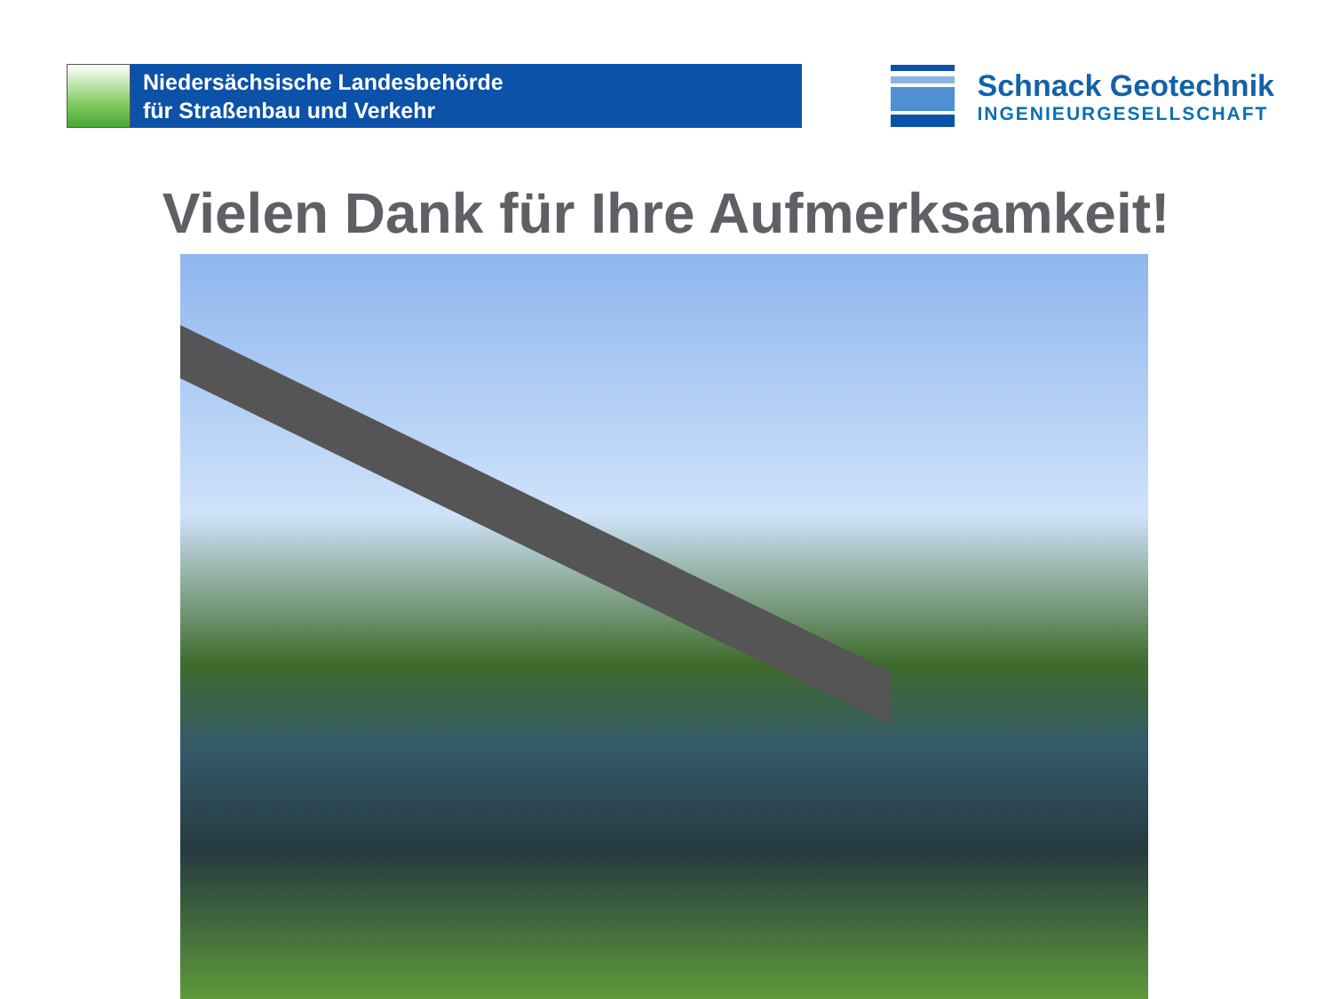Niedersächsische Landesbehörde
für Straßenbau und Verkehr
Schnack Geotechnik
INGENIEURGESELLSCHAFT
Vielen Dank für Ihre Aufmerksamkeit!